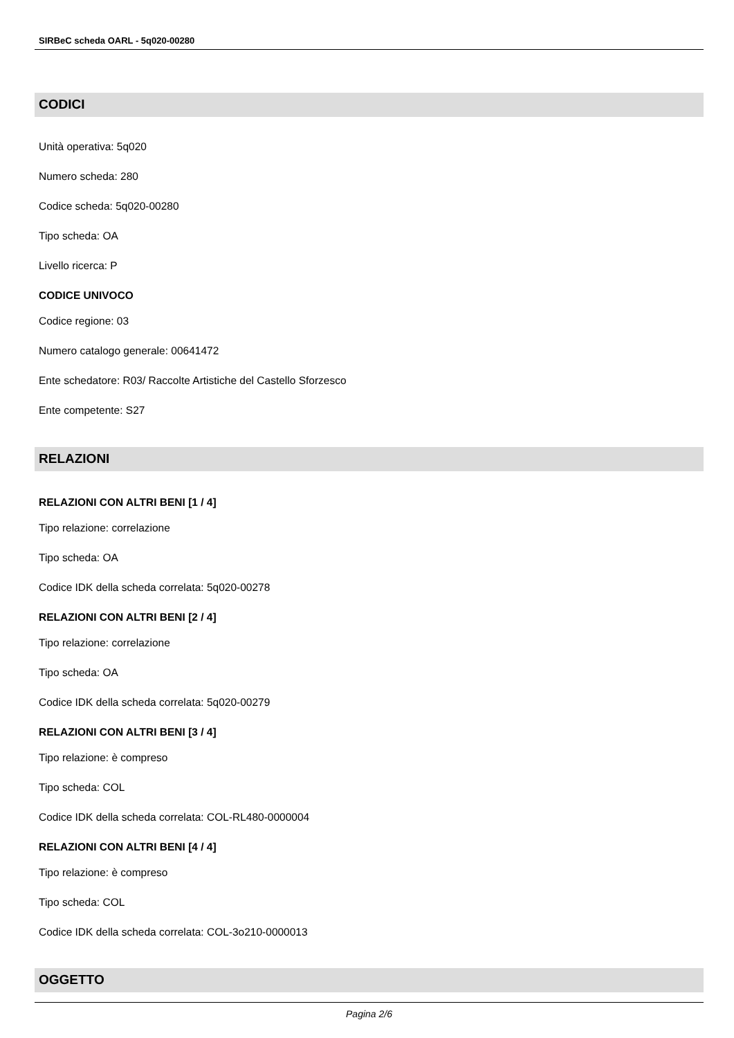SIRBeC scheda OARL - 5q020-00280
CODICI
Unità operativa: 5q020
Numero scheda: 280
Codice scheda: 5q020-00280
Tipo scheda: OA
Livello ricerca: P
CODICE UNIVOCO
Codice regione: 03
Numero catalogo generale: 00641472
Ente schedatore: R03/ Raccolte Artistiche del Castello Sforzesco
Ente competente: S27
RELAZIONI
RELAZIONI CON ALTRI BENI [1 / 4]
Tipo relazione: correlazione
Tipo scheda: OA
Codice IDK della scheda correlata: 5q020-00278
RELAZIONI CON ALTRI BENI [2 / 4]
Tipo relazione: correlazione
Tipo scheda: OA
Codice IDK della scheda correlata: 5q020-00279
RELAZIONI CON ALTRI BENI [3 / 4]
Tipo relazione: è compreso
Tipo scheda: COL
Codice IDK della scheda correlata: COL-RL480-0000004
RELAZIONI CON ALTRI BENI [4 / 4]
Tipo relazione: è compreso
Tipo scheda: COL
Codice IDK della scheda correlata: COL-3o210-0000013
OGGETTO
Pagina 2/6